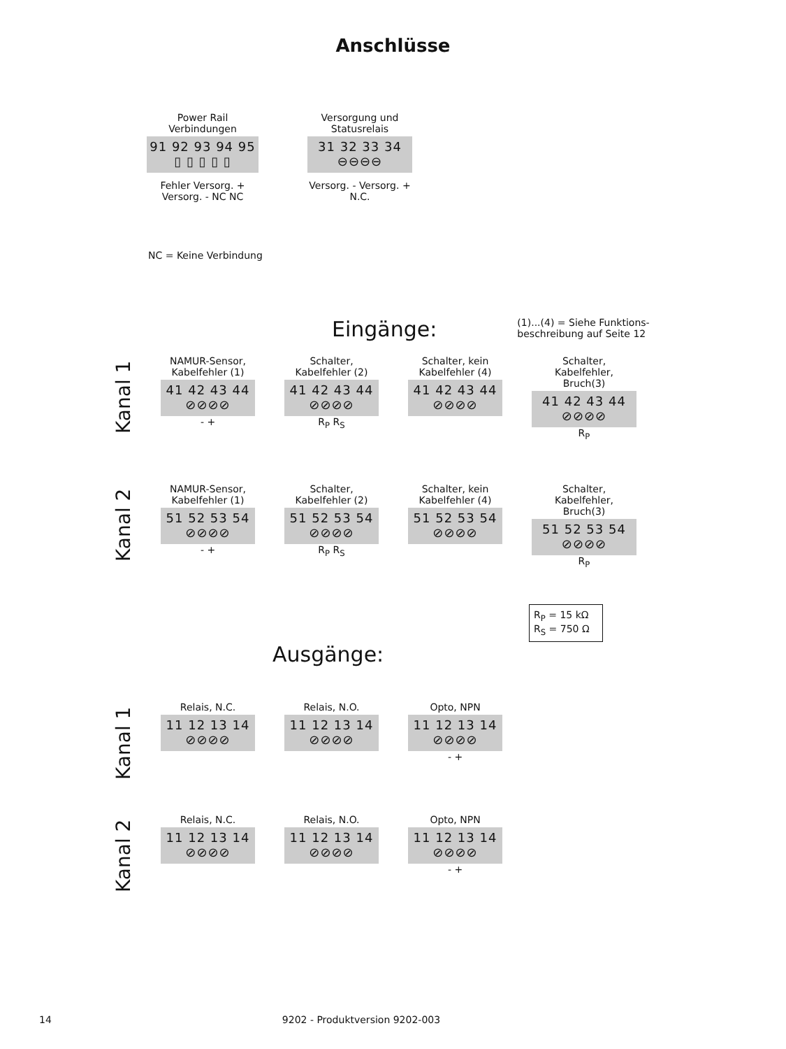Anschlüsse
Power Rail
Verbindungen
91 92 93 94 95
▯ ▯ ▯ ▯ ▯
Fehler Versorg. + Versorg. - NC NC
Versorgung und
Statusrelais
31 32 33 34
⊖⊖⊖⊖
Versorg. - Versorg. + N.C.
NC = Keine Verbindung
Eingänge:
(1)...(4) = Siehe Funktions-
beschreibung auf Seite 12
Kanal 1
NAMUR-Sensor,
Kabelfehler (1)
41 42 43 44
⊘⊘⊘⊘
- +
Schalter,
Kabelfehler (2)
41 42 43 44
⊘⊘⊘⊘
R<sub>P</sub> R<sub>S</sub>
Schalter, kein
Kabelfehler (4)
41 42 43 44
⊘⊘⊘⊘
Schalter, Kabelfehler,
Bruch(3)
41 42 43 44
⊘⊘⊘⊘
R<sub>P</sub>
Kanal 2
NAMUR-Sensor,
Kabelfehler (1)
51 52 53 54
⊘⊘⊘⊘
- +
Schalter,
Kabelfehler (2)
51 52 53 54
⊘⊘⊘⊘
R<sub>P</sub> R<sub>S</sub>
Schalter, kein
Kabelfehler (4)
51 52 53 54
⊘⊘⊘⊘
Schalter, Kabelfehler,
Bruch(3)
51 52 53 54
⊘⊘⊘⊘
R<sub>P</sub>
R<sub>P</sub> = 15 kΩ
R<sub>S</sub> = 750 Ω
Ausgänge:
Kanal 1
Relais, N.C.
11 12 13 14
⊘⊘⊘⊘
Relais, N.O.
11 12 13 14
⊘⊘⊘⊘
Opto, NPN
11 12 13 14
⊘⊘⊘⊘
- +
Kanal 2
Relais, N.C.
11 12 13 14
⊘⊘⊘⊘
Relais, N.O.
11 12 13 14
⊘⊘⊘⊘
Opto, NPN
11 12 13 14
⊘⊘⊘⊘
- +
14 9202 - Produktversion 9202-003